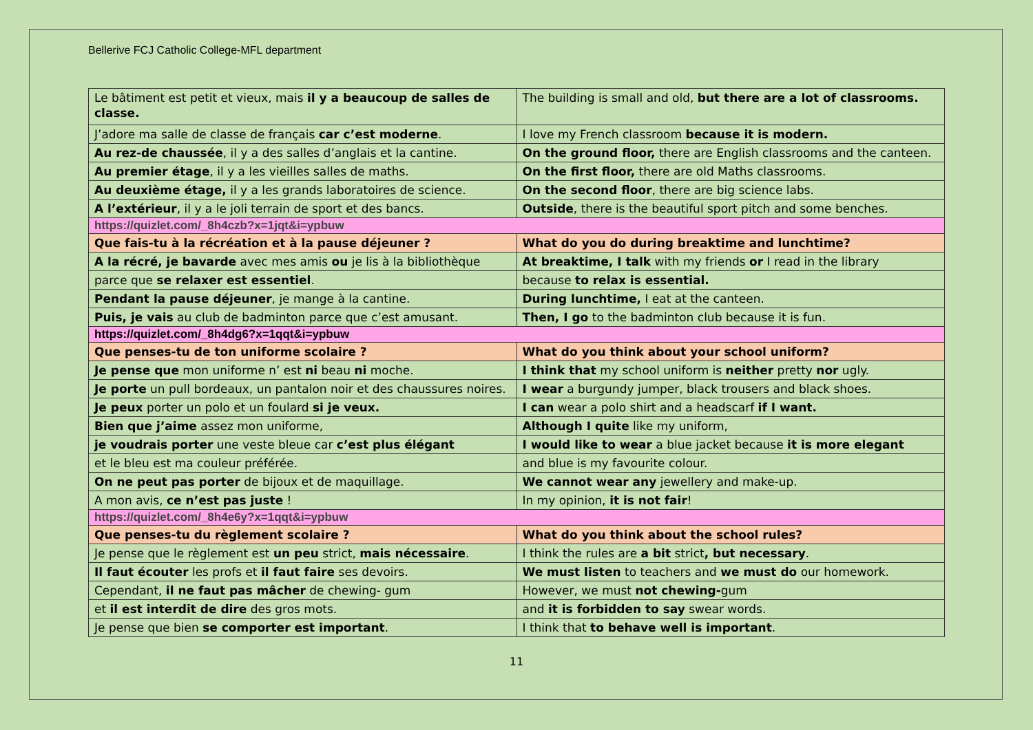Bellerive FCJ Catholic College-MFL department
| Le bâtiment est petit et vieux, mais il y a beaucoup de salles de classe. | The building is small and old, but there are a lot of classrooms. |
| J’adore ma salle de classe de français car c’est moderne . | I love my French classroom because it is modern. |
| Au rez-de chaussée , il y a des salles d’anglais et la cantine. | On the ground floor, there are English classrooms and the canteen. |
| Au premier étage , il y a les vieilles salles de maths. | On the first floor, there are old Maths classrooms. |
| Au deuxième étage, il y a les grands laboratoires de science. | On the second floor , there are big science labs. |
| A l’extérieur , il y a le joli terrain de sport et des bancs. | Outside , there is the beautiful sport pitch and some benches. |
| https://quizlet.com/_8h4czb?x=1jqt&i=ypbuw | |
| Que fais-tu à la récréation et à la pause déjeuner ? | What do you do during breaktime and lunchtime? |
| A la récré, je bavarde avec mes amis ou je lis à la bibliothèque | At breaktime, I talk with my friends or I read in the library |
| parce que se relaxer est essentiel . | because to relax is essential. |
| Pendant la pause déjeuner , je mange à la cantine. | During lunchtime, I eat at the canteen. |
| Puis, je vais au club de badminton parce que c’est amusant. | Then, I go to the badminton club because it is fun. |
| https://quizlet.com/_8h4dg6?x=1qqt&i=ypbuw | |
| Que penses-tu de ton uniforme scolaire ? | What do you think about your school uniform? |
| Je pense que mon uniforme n’ est ni beau ni moche. | I think that my school uniform is neither pretty nor ugly. |
| Je porte un pull bordeaux, un pantalon noir et des chaussures noires. | I wear a burgundy jumper, black trousers and black shoes. |
| Je peux porter un polo et un foulard si je veux. | I can wear a polo shirt and a headscarf if I want. |
| Bien que j’aime assez mon uniforme, | Although I quite like my uniform, |
| je voudrais porter une veste bleue car c’est plus élégant | I would like to wear a blue jacket because it is more elegant |
| et le bleu est ma couleur préférée. | and blue is my favourite colour. |
| On ne peut pas porter de bijoux et de maquillage. | We cannot wear any jewellery and make-up. |
| A mon avis, ce n’est pas juste ! | In my opinion, it is not fair ! |
| https://quizlet.com/_8h4e6y?x=1qqt&i=ypbuw | |
| Que penses-tu du règlement scolaire ? | What do you think about the school rules? |
| Je pense que le règlement est un peu strict, mais nécessaire . | I think the rules are a bit strict , but necessary . |
| Il faut écouter les profs et il faut faire ses devoirs. | We must listen to teachers and we must do our homework. |
| Cependant, il ne faut pas mâcher de chewing- gum | However, we must not chewing- gum |
| et il est interdit de dire des gros mots. | and it is forbidden to say swear words. |
| Je pense que bien se comporter est important . | I think that to behave well is important . |
11